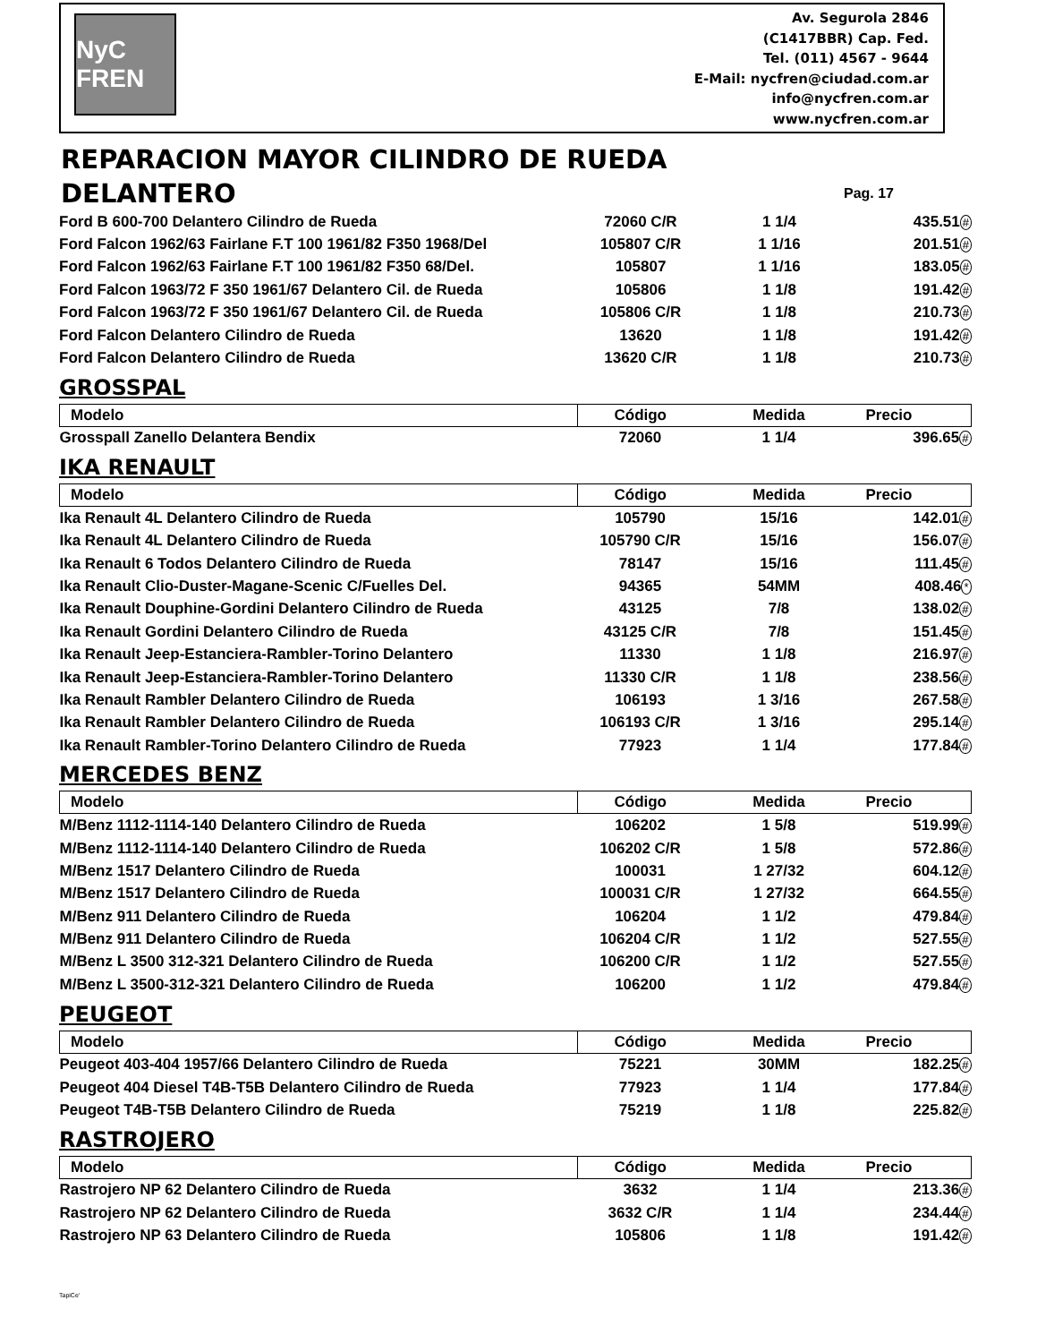NyC FREN
Av. Segurola 2846
(C1417BBR) Cap. Fed.
Tel. (011) 4567 - 9644
E-Mail: nycfren@ciudad.com.ar
info@nycfren.com.ar
www.nycfren.com.ar
REPARACION MAYOR CILINDRO DE RUEDA
DELANTERO
Pag. 17
| Ford B 600-700 Delantero Cilindro de Rueda | 72060 C/R | 1 1/4 | 435.51 # |
| Ford Falcon 1962/63 Fairlane F.T 100 1961/82 F350 1968/Del | 105807 C/R | 1 1/16 | 201.51 # |
| Ford Falcon 1962/63 Fairlane F.T 100 1961/82 F350 68/Del. | 105807 | 1 1/16 | 183.05 # |
| Ford Falcon 1963/72 F 350 1961/67 Delantero Cil. de Rueda | 105806 | 1 1/8 | 191.42 # |
| Ford Falcon 1963/72 F 350 1961/67 Delantero Cil. de Rueda | 105806 C/R | 1 1/8 | 210.73 # |
| Ford Falcon Delantero Cilindro de Rueda | 13620 | 1 1/8 | 191.42 # |
| Ford Falcon Delantero Cilindro de Rueda | 13620 C/R | 1 1/8 | 210.73 # |
GROSSPAL
| Modelo | Código | Medida | Precio |
| --- | --- | --- | --- |
| Grosspall Zanello Delantera Bendix | 72060 | 1 1/4 | 396.65 # |
IKA RENAULT
| Modelo | Código | Medida | Precio |
| --- | --- | --- | --- |
| Ika Renault 4L Delantero Cilindro de Rueda | 105790 | 15/16 | 142.01 # |
| Ika Renault 4L Delantero Cilindro de Rueda | 105790 C/R | 15/16 | 156.07 # |
| Ika Renault 6 Todos Delantero Cilindro de Rueda | 78147 | 15/16 | 111.45 # |
| Ika Renault Clio-Duster-Magane-Scenic C/Fuelles Del. | 94365 | 54MM | 408.46 * |
| Ika Renault Douphine-Gordini Delantero Cilindro de Rueda | 43125 | 7/8 | 138.02 # |
| Ika Renault Gordini Delantero Cilindro de Rueda | 43125 C/R | 7/8 | 151.45 # |
| Ika Renault Jeep-Estanciera-Rambler-Torino Delantero | 11330 | 1 1/8 | 216.97 # |
| Ika Renault Jeep-Estanciera-Rambler-Torino Delantero | 11330 C/R | 1 1/8 | 238.56 # |
| Ika Renault Rambler Delantero Cilindro de Rueda | 106193 | 1 3/16 | 267.58 # |
| Ika Renault Rambler Delantero Cilindro de Rueda | 106193 C/R | 1 3/16 | 295.14 # |
| Ika Renault Rambler-Torino Delantero Cilindro de Rueda | 77923 | 1 1/4 | 177.84 # |
MERCEDES BENZ
| Modelo | Código | Medida | Precio |
| --- | --- | --- | --- |
| M/Benz 1112-1114-140 Delantero Cilindro de Rueda | 106202 | 1 5/8 | 519.99 # |
| M/Benz 1112-1114-140 Delantero Cilindro de Rueda | 106202 C/R | 1 5/8 | 572.86 # |
| M/Benz 1517 Delantero Cilindro de Rueda | 100031 | 1 27/32 | 604.12 # |
| M/Benz 1517 Delantero Cilindro de Rueda | 100031 C/R | 1 27/32 | 664.55 # |
| M/Benz 911 Delantero Cilindro de Rueda | 106204 | 1 1/2 | 479.84 # |
| M/Benz 911 Delantero Cilindro de Rueda | 106204 C/R | 1 1/2 | 527.55 # |
| M/Benz L 3500 312-321 Delantero Cilindro de Rueda | 106200 C/R | 1 1/2 | 527.55 # |
| M/Benz L 3500-312-321 Delantero Cilindro de Rueda | 106200 | 1 1/2 | 479.84 # |
PEUGEOT
| Modelo | Código | Medida | Precio |
| --- | --- | --- | --- |
| Peugeot 403-404 1957/66 Delantero Cilindro de Rueda | 75221 | 30MM | 182.25 # |
| Peugeot 404 Diesel T4B-T5B Delantero Cilindro de Rueda | 77923 | 1 1/4 | 177.84 # |
| Peugeot T4B-T5B Delantero Cilindro de Rueda | 75219 | 1 1/8 | 225.82 # |
RASTROJERO
| Modelo | Código | Medida | Precio |
| --- | --- | --- | --- |
| Rastrojero NP 62 Delantero Cilindro de Rueda | 3632 | 1 1/4 | 213.36 # |
| Rastrojero NP 62 Delantero Cilindro de Rueda | 3632 C/R | 1 1/4 | 234.44 # |
| Rastrojero NP 63 Delantero Cilindro de Rueda | 105806 | 1 1/8 | 191.42 # |
TapiCe'